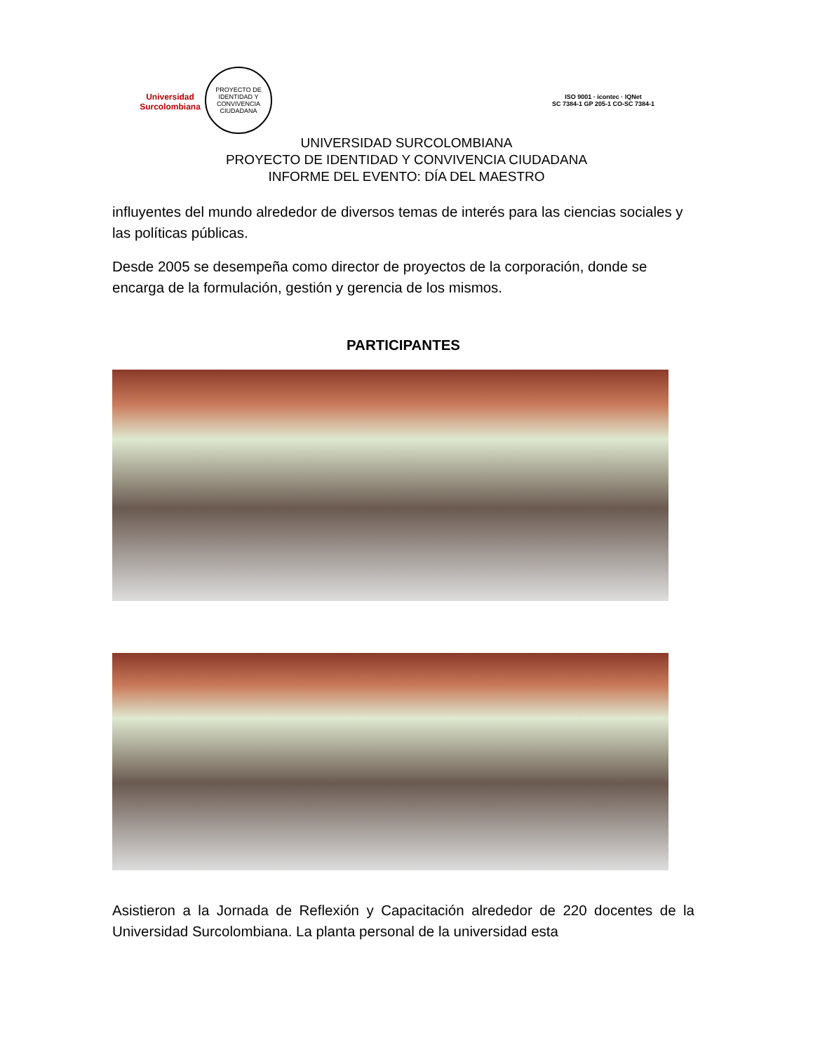Universidad
Surcolombiana
PROYECTO DE IDENTIDAD Y CONVIVENCIA CIUDADANA
ISO 9001 · icontec · IQNet
SC 7384-1 GP 205-1 CO-SC 7384-1
UNIVERSIDAD SURCOLOMBIANA
PROYECTO DE IDENTIDAD Y CONVIVENCIA CIUDADANA
INFORME DEL EVENTO: DÍA DEL MAESTRO
influyentes del mundo alrededor de diversos temas de interés para las ciencias sociales y las políticas públicas.
Desde 2005 se desempeña como director de proyectos de la corporación, donde se encarga de la formulación, gestión y gerencia de los mismos.
PARTICIPANTES
Asistieron a la Jornada de Reflexión y Capacitación alrededor de 220 docentes de la Universidad Surcolombiana. La planta personal de la universidad esta